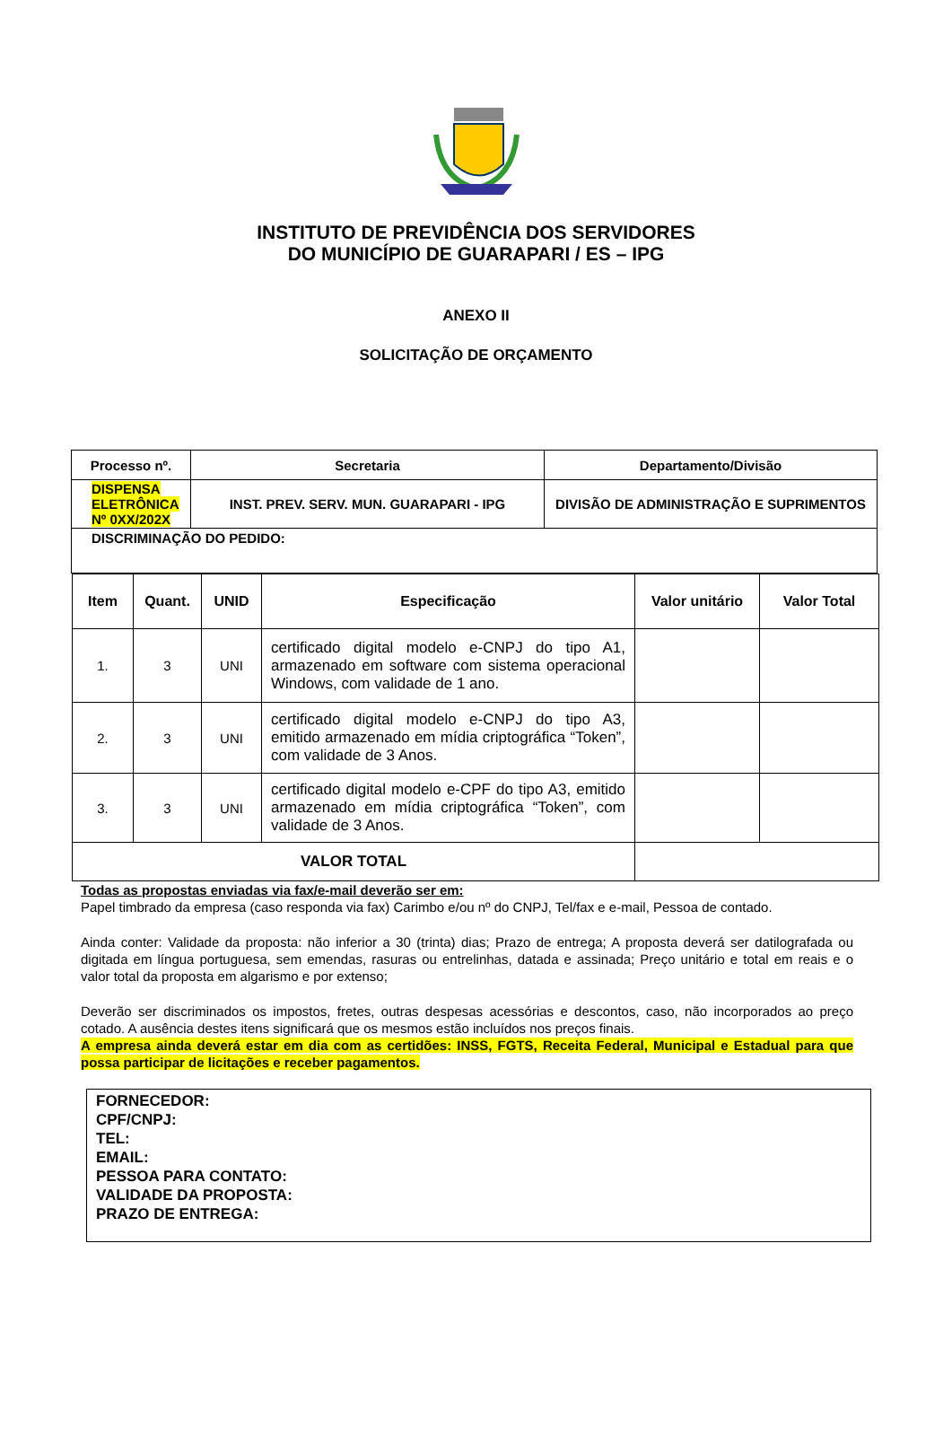INSTITUTO DE PREVIDÊNCIA DOS SERVIDORES
DO MUNICÍPIO DE GUARAPARI / ES – IPG
ANEXO II
SOLICITAÇÃO DE ORÇAMENTO
| Processo nº. | Secretaria | Departamento/Divisão |
| --- | --- | --- |
| DISPENSA ELETRÔNICA Nº 0XX/202X | INST. PREV. SERV. MUN. GUARAPARI - IPG | DIVISÃO DE ADMINISTRAÇÃO E SUPRIMENTOS |
| DISCRIMINAÇÃO DO PEDIDO: | | |
| Item | Quant. | UNID | Especificação | Valor unitário | Valor Total |
| --- | --- | --- | --- | --- | --- |
| 1. | 3 | UNI | certificado digital modelo e-CNPJ do tipo A1, armazenado em software com sistema operacional Windows, com validade de 1 ano. | | |
| 2. | 3 | UNI | certificado digital modelo e-CNPJ do tipo A3, emitido armazenado em mídia criptográfica “Token”, com validade de 3 Anos. | | |
| 3. | 3 | UNI | certificado digital modelo e-CPF do tipo A3, emitido armazenado em mídia criptográfica “Token”, com validade de 3 Anos. | | |
| VALOR TOTAL | | | | | |
Todas as propostas enviadas via fax/e-mail deverão ser em:
Papel timbrado da empresa (caso responda via fax) Carimbo e/ou nº do CNPJ, Tel/fax e e-mail, Pessoa de contado.
Ainda conter: Validade da proposta: não inferior a 30 (trinta) dias; Prazo de entrega; A proposta deverá ser datilografada ou digitada em língua portuguesa, sem emendas, rasuras ou entrelinhas, datada e assinada; Preço unitário e total em reais e o valor total da proposta em algarismo e por extenso;
Deverão ser discriminados os impostos, fretes, outras despesas acessórias e descontos, caso, não incorporados ao preço cotado. A ausência destes itens significará que os mesmos estão incluídos nos preços finais.
A empresa ainda deverá estar em dia com as certidões: INSS, FGTS, Receita Federal, Municipal e Estadual para que possa participar de licitações e receber pagamentos.
FORNECEDOR:
CPF/CNPJ:
TEL:
EMAIL:
PESSOA PARA CONTATO:
VALIDADE DA PROPOSTA:
PRAZO DE ENTREGA: